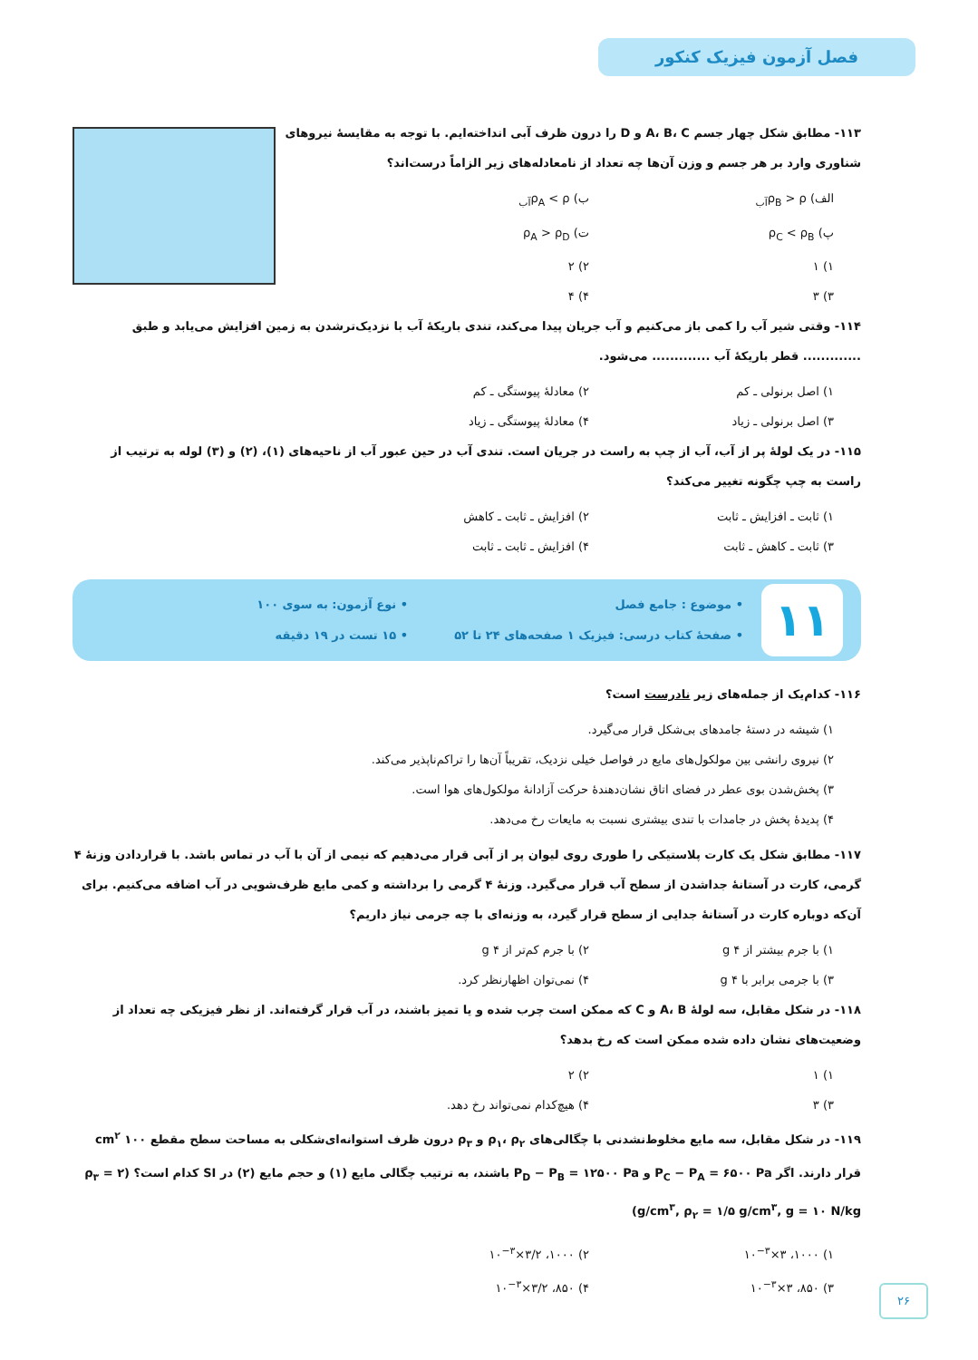فصل آزمون فیزیک کنکور
۱۱۳- مطابق شکل چهار جسم A، B، C و D را درون ظرف آبی انداخته‌ایم. با توجه به مقایسهٔ نیروهای شناوری وارد بر هر جسم و وزن آن‌ها چه تعداد از نامعادله‌های زیر الزاماً درست‌اند؟
الف) ρ<sub>B</sub> > ρ<sub>آب</sub> ب) ρ<sub>A</sub> < ρ<sub>آب</sub> پ) ρ<sub>C</sub> < ρ<sub>B</sub> ت) ρ<sub>A</sub> > ρ<sub>D</sub> ۱) ۱ ۲) ۲ ۳) ۳ ۴) ۴
۱۱۴- وقتی شیر آب را کمی باز می‌کنیم و آب جریان پیدا می‌کند، تندی باریکهٔ آب با نزدیک‌ترشدن به زمین افزایش می‌یابد و طبق ............. قطر باریکهٔ آب ............. می‌شود.
۱) اصل برنولی ـ کم ۲) معادلهٔ پیوستگی ـ کم ۳) اصل برنولی ـ زیاد ۴) معادلهٔ پیوستگی ـ زیاد
۱۱۵- در یک لولهٔ پر از آب، آب از چپ به راست در جریان است. تندی آب در حین عبور آب از ناحیه‌های (۱)، (۲) و (۳) لوله به ترتیب از راست به چپ چگونه تغییر می‌کند؟
۱) ثابت ـ افزایش ـ ثابت ۲) افزایش ـ ثابت ـ کاهش ۳) ثابت ـ کاهش ـ ثابت ۴) افزایش ـ ثابت ـ ثابت
۱۱
• موضوع : جامع فصل
• صفحهٔ کتاب درسی: فیزیک ۱ صفحه‌های ۲۴ تا ۵۲
• نوع آزمون: به سوی ۱۰۰
• ۱۵ تست در ۱۹ دقیقه
۱۱۶- کدام‌یک از جمله‌های زیر نادرست است؟
۱) شیشه در دستهٔ جامدهای بی‌شکل قرار می‌گیرد.
۲) نیروی رانشی بین مولکول‌های مایع در فواصل خیلی نزدیک، تقریباً آن‌ها را تراکم‌ناپذیر می‌کند.
۳) پخش‌شدن بوی عطر در فضای اتاق نشان‌دهندهٔ حرکت آزادانهٔ مولکول‌های هوا است.
۴) پدیدهٔ پخش در جامدات با تندی بیشتری نسبت به مایعات رخ می‌دهد.
۱۱۷- مطابق شکل یک کارت پلاستیکی را طوری روی لیوان پر از آبی قرار می‌دهیم که نیمی از آن با آب در تماس باشد. با قراردادن وزنهٔ ۴ گرمی، کارت در آستانهٔ جداشدن از سطح آب قرار می‌گیرد. وزنهٔ ۴ گرمی را برداشته و کمی مایع ظرف‌شویی در آب اضافه می‌کنیم. برای آن‌که دوباره کارت در آستانهٔ جدایی از سطح قرار گیرد، به وزنه‌ای با چه جرمی نیاز داریم؟
۱) با جرم بیشتر از ۴ g ۲) با جرم کم‌تر از ۴ g ۳) با جرمی برابر با ۴ g ۴) نمی‌توان اظهارنظر کرد.
۱۱۸- در شکل مقابل، سه لولهٔ A، B و C که ممکن است چرب شده و یا تمیز باشند، در آب قرار گرفته‌اند. از نظر فیزیکی چه تعداد از وضعیت‌های نشان داده شده ممکن است که رخ بدهد؟
۱) ۱ ۲) ۲ ۳) ۳ ۴) هیچ‌کدام نمی‌تواند رخ دهد.
۱۱۹- در شکل مقابل، سه مایع مخلوط‌نشدنی با چگالی‌های ρ<sub>۱</sub>، ρ<sub>۲</sub> و ρ<sub>۳</sub> درون ظرف استوانه‌ای‌شکلی به مساحت سطح مقطع ۱۰۰ cm<sup>۲</sup> قرار دارند. اگر P<sub>C</sub> − P<sub>A</sub> = ۶۵۰۰ Pa و P<sub>D</sub> − P<sub>B</sub> = ۱۲۵۰۰ Pa باشند، به ترتیب چگالی مایع (۱) و حجم مایع (۲) در SI کدام است؟ (ρ<sub>۳</sub> = ۲ g/cm<sup>۳</sup>, ρ<sub>۲</sub> = ۱/۵ g/cm<sup>۳</sup>, g = ۱۰ N/kg)
۱) ۱۰۰۰، ۳×۱۰<sup>−۳</sup> ۲) ۱۰۰۰، ۳/۲×۱۰<sup>−۳</sup> ۳) ۸۵۰، ۳×۱۰<sup>−۳</sup> ۴) ۸۵۰، ۳/۲×۱۰<sup>−۳</sup>
۲۶